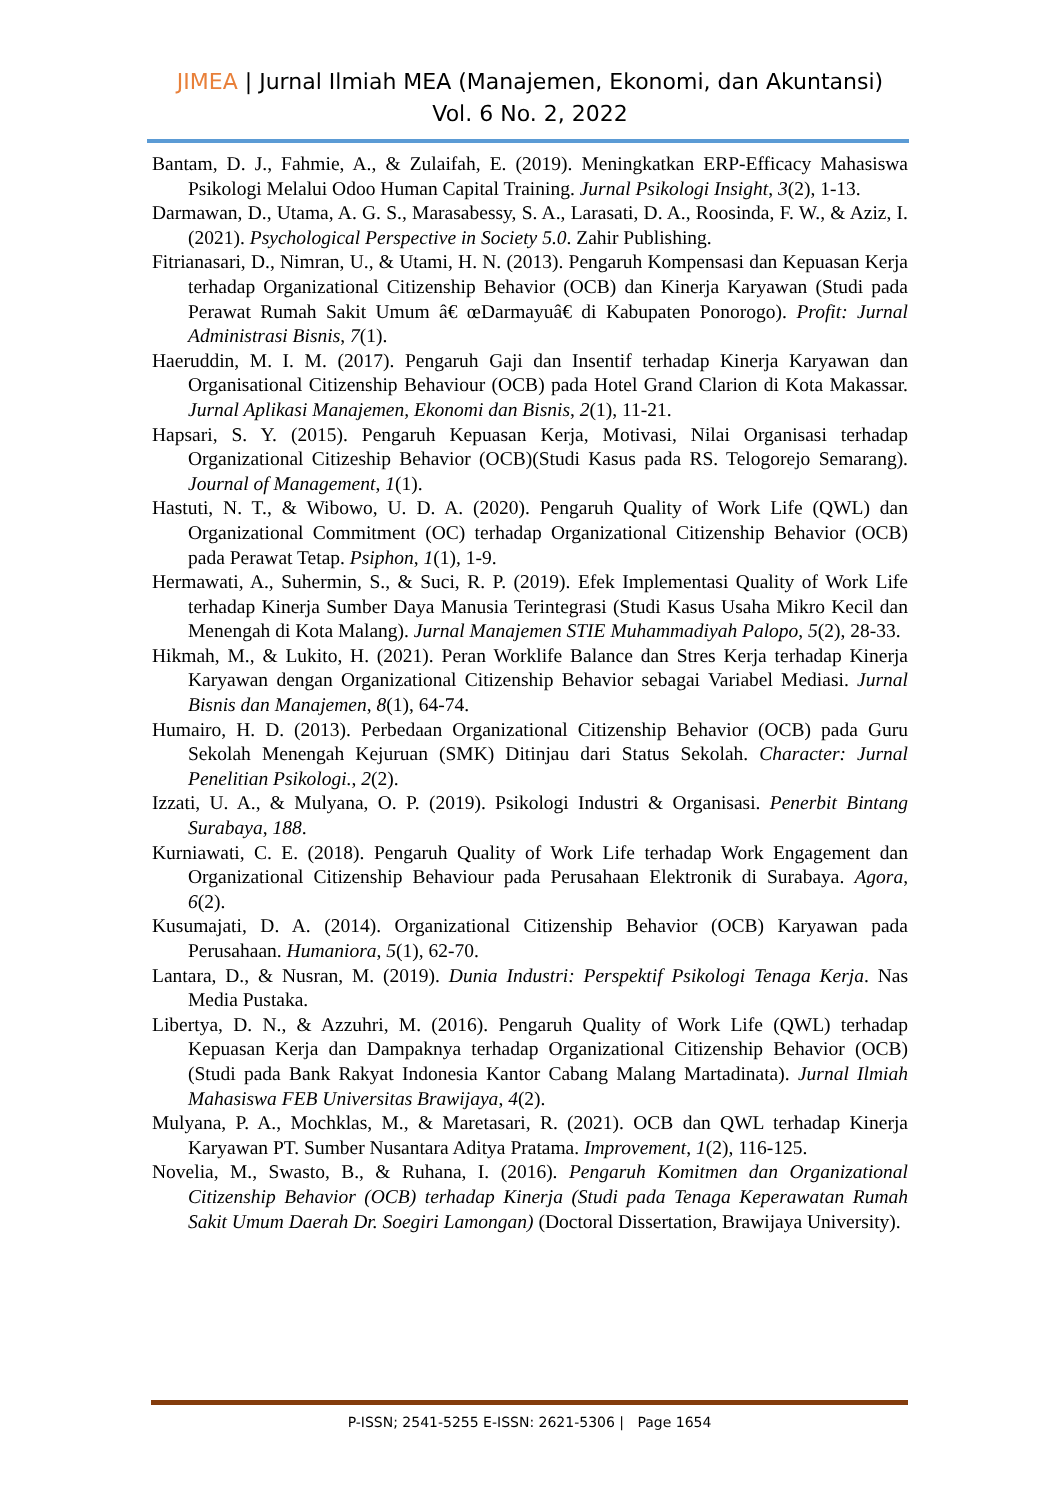JIMEA | Jurnal Ilmiah MEA (Manajemen, Ekonomi, dan Akuntansi)
Vol. 6 No. 2, 2022
Bantam, D. J., Fahmie, A., & Zulaifah, E. (2019). Meningkatkan ERP-Efficacy Mahasiswa Psikologi Melalui Odoo Human Capital Training. Jurnal Psikologi Insight, 3(2), 1-13.
Darmawan, D., Utama, A. G. S., Marasabessy, S. A., Larasati, D. A., Roosinda, F. W., & Aziz, I. (2021). Psychological Perspective in Society 5.0. Zahir Publishing.
Fitrianasari, D., Nimran, U., & Utami, H. N. (2013). Pengaruh Kompensasi dan Kepuasan Kerja terhadap Organizational Citizenship Behavior (OCB) dan Kinerja Karyawan (Studi pada Perawat Rumah Sakit Umum â€ œDarmayuâ€ di Kabupaten Ponorogo). Profit: Jurnal Administrasi Bisnis, 7(1).
Haeruddin, M. I. M. (2017). Pengaruh Gaji dan Insentif terhadap Kinerja Karyawan dan Organisational Citizenship Behaviour (OCB) pada Hotel Grand Clarion di Kota Makassar. Jurnal Aplikasi Manajemen, Ekonomi dan Bisnis, 2(1), 11-21.
Hapsari, S. Y. (2015). Pengaruh Kepuasan Kerja, Motivasi, Nilai Organisasi terhadap Organizational Citizeship Behavior (OCB)(Studi Kasus pada RS. Telogorejo Semarang). Journal of Management, 1(1).
Hastuti, N. T., & Wibowo, U. D. A. (2020). Pengaruh Quality of Work Life (QWL) dan Organizational Commitment (OC) terhadap Organizational Citizenship Behavior (OCB) pada Perawat Tetap. Psiphon, 1(1), 1-9.
Hermawati, A., Suhermin, S., & Suci, R. P. (2019). Efek Implementasi Quality of Work Life terhadap Kinerja Sumber Daya Manusia Terintegrasi (Studi Kasus Usaha Mikro Kecil dan Menengah di Kota Malang). Jurnal Manajemen STIE Muhammadiyah Palopo, 5(2), 28-33.
Hikmah, M., & Lukito, H. (2021). Peran Worklife Balance dan Stres Kerja terhadap Kinerja Karyawan dengan Organizational Citizenship Behavior sebagai Variabel Mediasi. Jurnal Bisnis dan Manajemen, 8(1), 64-74.
Humairo, H. D. (2013). Perbedaan Organizational Citizenship Behavior (OCB) pada Guru Sekolah Menengah Kejuruan (SMK) Ditinjau dari Status Sekolah. Character: Jurnal Penelitian Psikologi., 2(2).
Izzati, U. A., & Mulyana, O. P. (2019). Psikologi Industri & Organisasi. Penerbit Bintang Surabaya, 188.
Kurniawati, C. E. (2018). Pengaruh Quality of Work Life terhadap Work Engagement dan Organizational Citizenship Behaviour pada Perusahaan Elektronik di Surabaya. Agora, 6(2).
Kusumajati, D. A. (2014). Organizational Citizenship Behavior (OCB) Karyawan pada Perusahaan. Humaniora, 5(1), 62-70.
Lantara, D., & Nusran, M. (2019). Dunia Industri: Perspektif Psikologi Tenaga Kerja. Nas Media Pustaka.
Libertya, D. N., & Azzuhri, M. (2016). Pengaruh Quality of Work Life (QWL) terhadap Kepuasan Kerja dan Dampaknya terhadap Organizational Citizenship Behavior (OCB)(Studi pada Bank Rakyat Indonesia Kantor Cabang Malang Martadinata). Jurnal Ilmiah Mahasiswa FEB Universitas Brawijaya, 4(2).
Mulyana, P. A., Mochklas, M., & Maretasari, R. (2021). OCB dan QWL terhadap Kinerja Karyawan PT. Sumber Nusantara Aditya Pratama. Improvement, 1(2), 116-125.
Novelia, M., Swasto, B., & Ruhana, I. (2016). Pengaruh Komitmen dan Organizational Citizenship Behavior (OCB) terhadap Kinerja (Studi pada Tenaga Keperawatan Rumah Sakit Umum Daerah Dr. Soegiri Lamongan) (Doctoral Dissertation, Brawijaya University).
P-ISSN; 2541-5255 E-ISSN: 2621-5306 | Page 1654